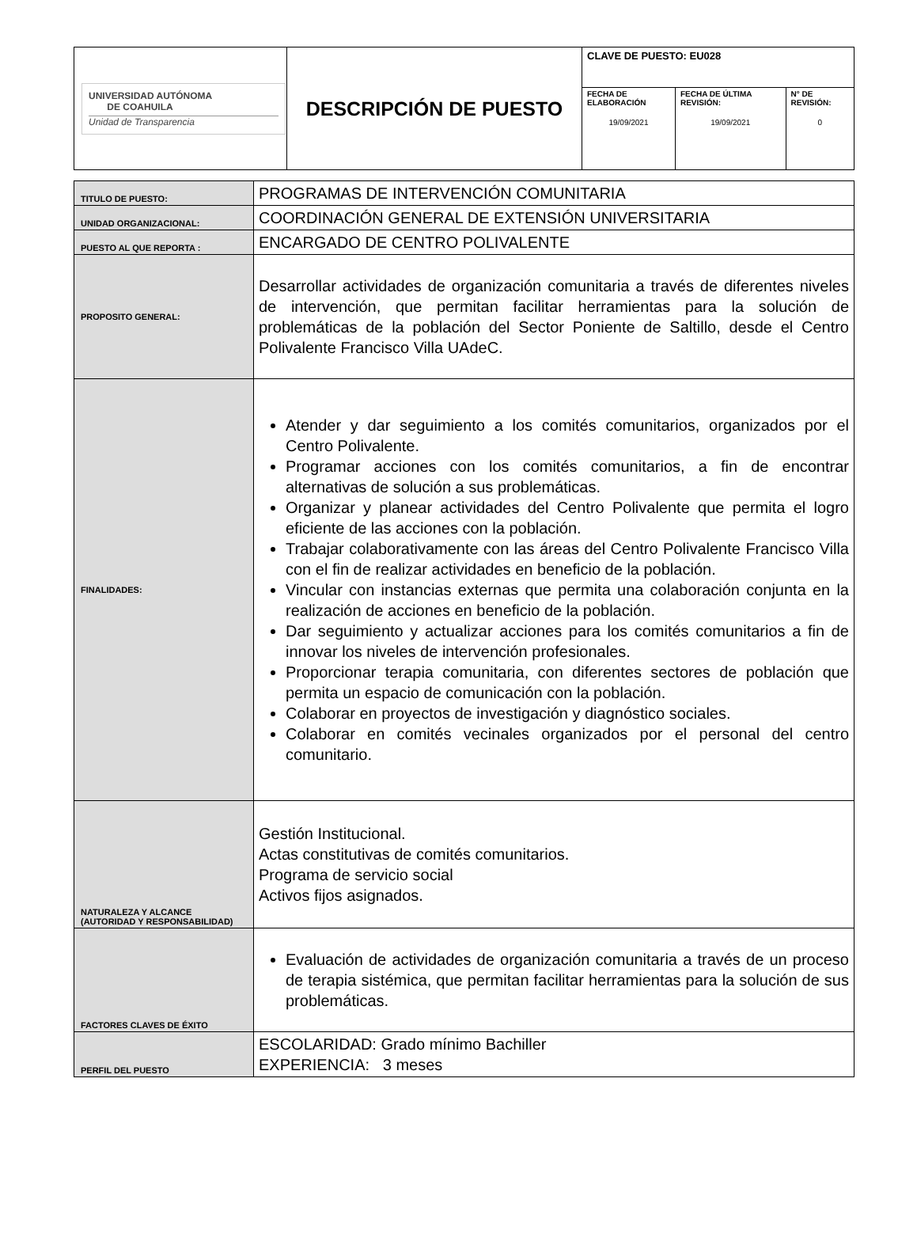| UNIVERSIDAD AUTÓNOMA DE COAHUILA Unidad de Transparencia | DESCRIPCIÓN DE PUESTO | CLAVE DE PUESTO: EU028 | | |
| | | FECHA DE ELABORACIÓN 19/09/2021 | FECHA DE ÚLTIMA REVISIÓN: 19/09/2021 | N° DE REVISIÓN: 0 |
| TITULO DE PUESTO: | PROGRAMAS DE INTERVENCIÓN COMUNITARIA |
| UNIDAD ORGANIZACIONAL: | COORDINACIÓN GENERAL DE EXTENSIÓN UNIVERSITARIA |
| PUESTO AL QUE REPORTA : | ENCARGADO DE CENTRO POLIVALENTE |
| PROPOSITO GENERAL: | Desarrollar actividades de organización comunitaria a través de diferentes niveles de intervención, que permitan facilitar herramientas para la solución de problemáticas de la población del Sector Poniente de Saltillo, desde el Centro Polivalente Francisco Villa UAdeC. |
| FINALIDADES: | Atender y dar seguimiento a los comités comunitarios, organizados por el Centro Polivalente. Programar acciones con los comités comunitarios, a fin de encontrar alternativas de solución a sus problemáticas. Organizar y planear actividades del Centro Polivalente que permita el logro eficiente de las acciones con la población. Trabajar colaborativamente con las áreas del Centro Polivalente Francisco Villa con el fin de realizar actividades en beneficio de la población. Vincular con instancias externas que permita una colaboración conjunta en la realización de acciones en beneficio de la población. Dar seguimiento y actualizar acciones para los comités comunitarios a fin de innovar los niveles de intervención profesionales. Proporcionar terapia comunitaria, con diferentes sectores de población que permita un espacio de comunicación con la población. Colaborar en proyectos de investigación y diagnóstico sociales. Colaborar en comités vecinales organizados por el personal del centro comunitario. |
| NATURALEZA Y ALCANCE (AUTORIDAD Y RESPONSABILIDAD) | Gestión Institucional. Actas constitutivas de comités comunitarios. Programa de servicio social Activos fijos asignados. |
| FACTORES CLAVES DE ÉXITO | Evaluación de actividades de organización comunitaria a través de un proceso de terapia sistémica, que permitan facilitar herramientas para la solución de sus problemáticas. |
| PERFIL DEL PUESTO | ESCOLARIDAD: Grado mínimo Bachiller EXPERIENCIA: 3 meses |